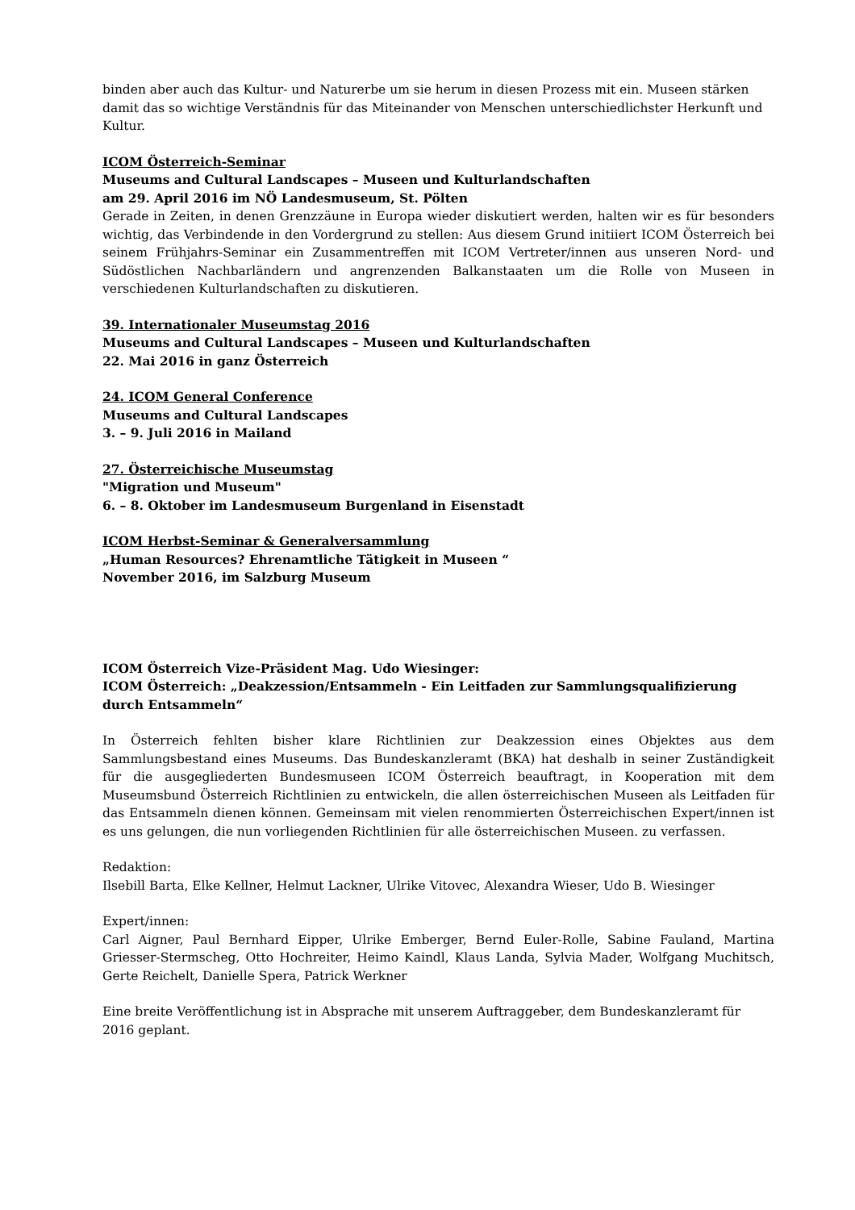binden aber auch das Kultur- und Naturerbe um sie herum in diesen Prozess mit ein. Museen stärken damit das so wichtige Verständnis für das Miteinander von Menschen unterschiedlichster Herkunft und Kultur.
ICOM Österreich-Seminar
Museums and Cultural Landscapes – Museen und Kulturlandschaften
am 29. April 2016 im NÖ Landesmuseum, St. Pölten
Gerade in Zeiten, in denen Grenzzäune in Europa wieder diskutiert werden, halten wir es für besonders wichtig, das Verbindende in den Vordergrund zu stellen: Aus diesem Grund initiiert ICOM Österreich bei seinem Frühjahrs-Seminar ein Zusammentreffen mit ICOM Vertreter/innen aus unseren Nord- und Südöstlichen Nachbarländern und angrenzenden Balkanstaaten um die Rolle von Museen in verschiedenen Kulturlandschaften zu diskutieren.
39. Internationaler Museumstag 2016
Museums and Cultural Landscapes – Museen und Kulturlandschaften
22. Mai 2016 in ganz Österreich
24. ICOM General Conference
Museums and Cultural Landscapes
3. – 9. Juli 2016 in Mailand
27. Österreichische Museumstag
"Migration und Museum"
6. – 8. Oktober im Landesmuseum Burgenland in Eisenstadt
ICOM Herbst-Seminar & Generalversammlung
„Human Resources? Ehrenamtliche Tätigkeit in Museen “
November 2016, im Salzburg Museum
ICOM Österreich Vize-Präsident Mag. Udo Wiesinger:
ICOM Österreich: „Deakzession/Entsammeln - Ein Leitfaden zur Sammlungsqualifizierung durch Entsammeln“
In Österreich fehlten bisher klare Richtlinien zur Deakzession eines Objektes aus dem Sammlungsbestand eines Museums. Das Bundeskanzleramt (BKA) hat deshalb in seiner Zuständigkeit für die ausgegliederten Bundesmuseen ICOM Österreich beauftragt, in Kooperation mit dem Museumsbund Österreich Richtlinien zu entwickeln, die allen österreichischen Museen als Leitfaden für das Entsammeln dienen können. Gemeinsam mit vielen renommierten Österreichischen Expert/innen ist es uns gelungen, die nun vorliegenden Richtlinien für alle österreichischen Museen. zu verfassen.
Redaktion:
Ilsebill Barta, Elke Kellner, Helmut Lackner, Ulrike Vitovec, Alexandra Wieser, Udo B. Wiesinger
Expert/innen:
Carl Aigner, Paul Bernhard Eipper, Ulrike Emberger, Bernd Euler-Rolle, Sabine Fauland, Martina Griesser-Stermscheg, Otto Hochreiter, Heimo Kaindl, Klaus Landa, Sylvia Mader, Wolfgang Muchitsch, Gerte Reichelt, Danielle Spera, Patrick Werkner
Eine breite Veröffentlichung ist in Absprache mit unserem Auftraggeber, dem Bundeskanzleramt für 2016 geplant.